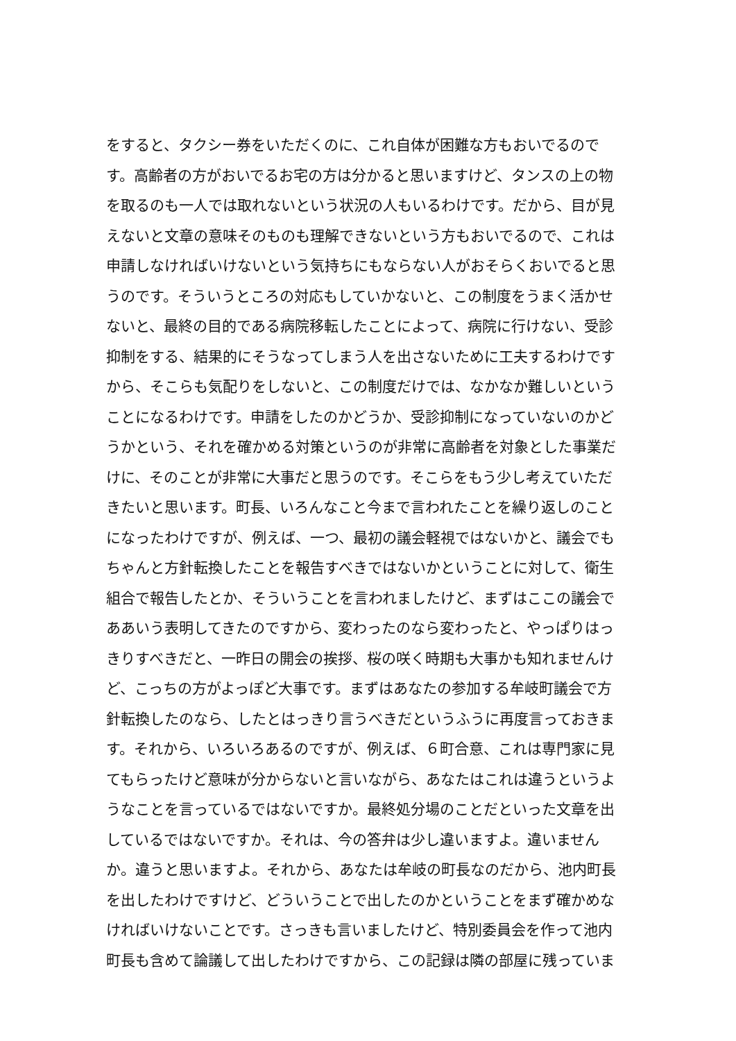をすると、タクシー券をいただくのに、これ自体が困難な方もおいでるので
す。高齢者の方がおいでるお宅の方は分かると思いますけど、タンスの上の物
を取るのも一人では取れないという状況の人もいるわけです。だから、目が見
えないと文章の意味そのものも理解できないという方もおいでるので、これは
申請しなければいけないという気持ちにもならない人がおそらくおいでると思
うのです。そういうところの対応もしていかないと、この制度をうまく活かせ
ないと、最終の目的である病院移転したことによって、病院に行けない、受診
抑制をする、結果的にそうなってしまう人を出さないために工夫するわけです
から、そこらも気配りをしないと、この制度だけでは、なかなか難しいという
ことになるわけです。申請をしたのかどうか、受診抑制になっていないのかど
うかという、それを確かめる対策というのが非常に高齢者を対象とした事業だ
けに、そのことが非常に大事だと思うのです。そこらをもう少し考えていただ
きたいと思います。町長、いろんなこと今まで言われたことを繰り返しのこと
になったわけですが、例えば、一つ、最初の議会軽視ではないかと、議会でも
ちゃんと方針転換したことを報告すべきではないかということに対して、衛生
組合で報告したとか、そういうことを言われましたけど、まずはここの議会で
ああいう表明してきたのですから、変わったのなら変わったと、やっぱりはっ
きりすべきだと、一昨日の開会の挨拶、桜の咲く時期も大事かも知れませんけ
ど、こっちの方がよっぽど大事です。まずはあなたの参加する牟岐町議会で方
針転換したのなら、したとはっきり言うべきだというふうに再度言っておきま
す。それから、いろいろあるのですが、例えば、６町合意、これは専門家に見
てもらったけど意味が分からないと言いながら、あなたはこれは違うというよ
うなことを言っているではないですか。最終処分場のことだといった文章を出
しているではないですか。それは、今の答弁は少し違いますよ。違いません
か。違うと思いますよ。それから、あなたは牟岐の町長なのだから、池内町長
を出したわけですけど、どういうことで出したのかということをまず確かめな
ければいけないことです。さっきも言いましたけど、特別委員会を作って池内
町長も含めて論議して出したわけですから、この記録は隣の部屋に残っていま